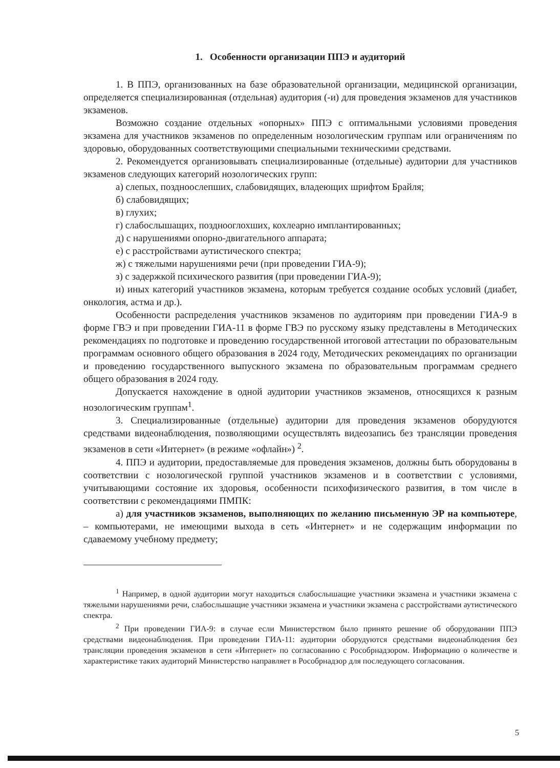1. Особенности организации ППЭ и аудиторий
1. В ППЭ, организованных на базе образовательной организации, медицинской организации, определяется специализированная (отдельная) аудитория (-и) для проведения экзаменов для участников экзаменов.
Возможно создание отдельных «опорных» ППЭ с оптимальными условиями проведения экзамена для участников экзаменов по определенным нозологическим группам или ограничениям по здоровью, оборудованных соответствующими специальными техническими средствами.
2. Рекомендуется организовывать специализированные (отдельные) аудитории для участников экзаменов следующих категорий нозологических групп:
а) слепых, поздноослепших, слабовидящих, владеющих шрифтом Брайля;
б) слабовидящих;
в) глухих;
г) слабослышащих, позднооглохших, кохлеарно имплантированных;
д) с нарушениями опорно-двигательного аппарата;
е) с расстройствами аутистического спектра;
ж) с тяжелыми нарушениями речи (при проведении ГИА-9);
з) с задержкой психического развития (при проведении ГИА-9);
и) иных категорий участников экзамена, которым требуется создание особых условий (диабет, онкология, астма и др.).
Особенности распределения участников экзаменов по аудиториям при проведении ГИА-9 в форме ГВЭ и при проведении ГИА-11 в форме ГВЭ по русскому языку представлены в Методических рекомендациях по подготовке и проведению государственной итоговой аттестации по образовательным программам основного общего образования в 2024 году, Методических рекомендациях по организации и проведению государственного выпускного экзамена по образовательным программам среднего общего образования в 2024 году.
Допускается нахождение в одной аудитории участников экзаменов, относящихся к разным нозологическим группам<sup>1</sup>.
3. Специализированные (отдельные) аудитории для проведения экзаменов оборудуются средствами видеонаблюдения, позволяющими осуществлять видеозапись без трансляции проведения экзаменов в сети «Интернет» (в режиме «офлайн») <sup>2</sup>.
4. ППЭ и аудитории, предоставляемые для проведения экзаменов, должны быть оборудованы в соответствии с нозологической группой участников экзаменов и в соответствии с условиями, учитывающими состояние их здоровья, особенности психофизического развития, в том числе в соответствии с рекомендациями ПМПК:
а) для участников экзаменов, выполняющих по желанию письменную ЭР на компьютере, – компьютерами, не имеющими выхода в сеть «Интернет» и не содержащим информации по сдаваемому учебному предмету;
<sup>1</sup> Например, в одной аудитории могут находиться слабослышащие участники экзамена и участники экзамена с тяжелыми нарушениями речи, слабослышащие участники экзамена и участники экзамена с расстройствами аутистического спектра.
<sup>2</sup> При проведении ГИА-9: в случае если Министерством было принято решение об оборудовании ППЭ средствами видеонаблюдения. При проведении ГИА-11: аудитории оборудуются средствами видеонаблюдения без трансляции проведения экзаменов в сети «Интернет» по согласованию с Рособрнадзором. Информацию о количестве и характеристике таких аудиторий Министерство направляет в Рособрнадзор для последующего согласования.
5